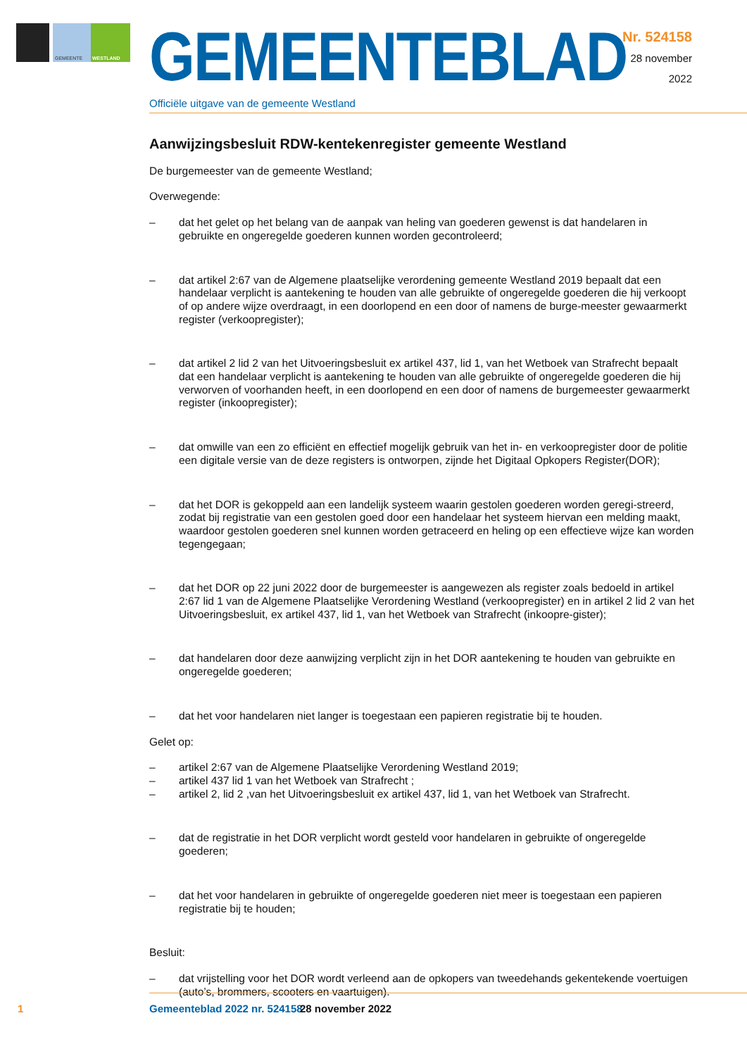GEMEENTE
WESTLAND
GEMEENTEBLAD
Officiële uitgave van de gemeente Westland
Nr. 524158
28 november
2022
Aanwijzingsbesluit RDW-kentekenregister gemeente Westland
De burgemeester van de gemeente Westland;
Overwegende:
– dat het gelet op het belang van de aanpak van heling van goederen gewenst is dat handelaren in gebruikte en ongeregelde goederen kunnen worden gecontroleerd;
– dat artikel 2:67 van de Algemene plaatselijke verordening gemeente Westland 2019 bepaalt dat een handelaar verplicht is aantekening te houden van alle gebruikte of ongeregelde goederen die hij verkoopt of op andere wijze overdraagt, in een doorlopend en een door of namens de burge-meester gewaarmerkt register (verkoopregister);
– dat artikel 2 lid 2 van het Uitvoeringsbesluit ex artikel 437, lid 1, van het Wetboek van Strafrecht bepaalt dat een handelaar verplicht is aantekening te houden van alle gebruikte of ongeregelde goederen die hij verworven of voorhanden heeft, in een doorlopend en een door of namens de burgemeester gewaarmerkt register (inkoopregister);
– dat omwille van een zo efficiënt en effectief mogelijk gebruik van het in- en verkoopregister door de politie een digitale versie van de deze registers is ontworpen, zijnde het Digitaal Opkopers Register(DOR);
– dat het DOR is gekoppeld aan een landelijk systeem waarin gestolen goederen worden geregi-streerd, zodat bij registratie van een gestolen goed door een handelaar het systeem hiervan een melding maakt, waardoor gestolen goederen snel kunnen worden getraceerd en heling op een effectieve wijze kan worden tegengegaan;
– dat het DOR op 22 juni 2022 door de burgemeester is aangewezen als register zoals bedoeld in artikel 2:67 lid 1 van de Algemene Plaatselijke Verordening Westland (verkoopregister) en in artikel 2 lid 2 van het Uitvoeringsbesluit, ex artikel 437, lid 1, van het Wetboek van Strafrecht (inkoopre-gister);
– dat handelaren door deze aanwijzing verplicht zijn in het DOR aantekening te houden van gebruikte en ongeregelde goederen;
– dat het voor handelaren niet langer is toegestaan een papieren registratie bij te houden.
Gelet op:
– artikel 2:67 van de Algemene Plaatselijke Verordening Westland 2019;
– artikel 437 lid 1 van het Wetboek van Strafrecht ;
– artikel 2, lid 2 ,van het Uitvoeringsbesluit ex artikel 437, lid 1, van het Wetboek van Strafrecht.
– dat de registratie in het DOR verplicht wordt gesteld voor handelaren in gebruikte of ongeregelde goederen;
– dat het voor handelaren in gebruikte of ongeregelde goederen niet meer is toegestaan een papieren registratie bij te houden;
Besluit:
– dat vrijstelling voor het DOR wordt verleend aan de opkopers van tweedehands gekentekende voertuigen (auto’s, brommers, scooters en vaartuigen).
1 Gemeenteblad 2022 nr. 524158 28 november 2022